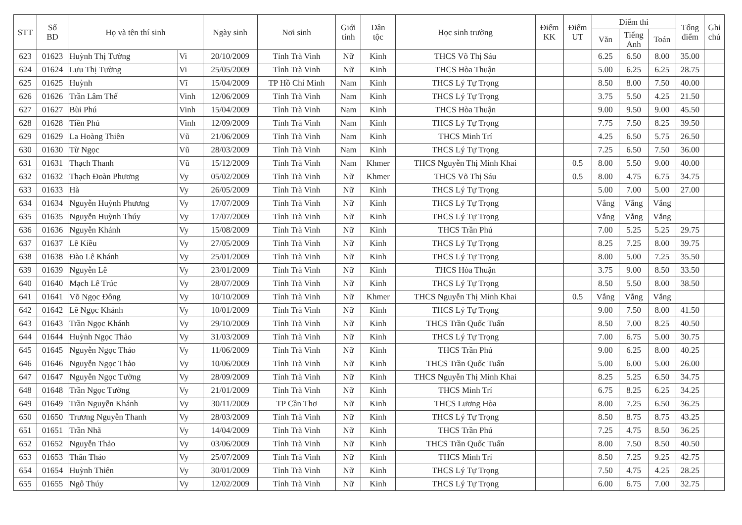| STT | Số BD | Họ và tên thí sinh | | Ngày sinh | Nơi sinh | Giới tính | Dân tộc | Học sinh trường | Điểm KK | Điểm UT | Điểm thi | | | Tổng điểm | Ghi chú |
| --- | --- | --- | --- | --- | --- | --- | --- | --- | --- | --- | --- | --- | --- | --- | --- |
| | | | | | | | | | | | Văn | Tiếng Anh | Toán | | |
| 623 | 01623 | Huỳnh Thị Tường | Vi | 20/10/2009 | Tỉnh Trà Vinh | Nữ | Kinh | THCS Võ Thị Sáu | | | 6.25 | 6.50 | 8.00 | 35.00 | |
| 624 | 01624 | Lưu Thị Tường | Vi | 25/05/2009 | Tỉnh Trà Vinh | Nữ | Kinh | THCS Hòa Thuận | | | 5.00 | 6.25 | 6.25 | 28.75 | |
| 625 | 01625 | Huỳnh | Vĩ | 15/04/2009 | TP Hồ Chí Minh | Nam | Kinh | THCS Lý Tự Trọng | | | 8.50 | 8.00 | 7.50 | 40.00 | |
| 626 | 01626 | Trần Lâm Thế | Vinh | 12/06/2009 | Tỉnh Trà Vinh | Nam | Kinh | THCS Lý Tự Trọng | | | 3.75 | 5.50 | 4.25 | 21.50 | |
| 627 | 01627 | Bùi Phú | Vinh | 15/04/2009 | Tỉnh Trà Vinh | Nam | Kinh | THCS Hòa Thuận | | | 9.00 | 9.50 | 9.00 | 45.50 | |
| 628 | 01628 | Tiền Phú | Vinh | 12/09/2009 | Tỉnh Trà Vinh | Nam | Kinh | THCS Lý Tự Trọng | | | 7.75 | 7.50 | 8.25 | 39.50 | |
| 629 | 01629 | La Hoàng Thiên | Vũ | 21/06/2009 | Tỉnh Trà Vinh | Nam | Kinh | THCS Minh Trí | | | 4.25 | 6.50 | 5.75 | 26.50 | |
| 630 | 01630 | Từ Ngọc | Vũ | 28/03/2009 | Tỉnh Trà Vinh | Nam | Kinh | THCS Lý Tự Trọng | | | 7.25 | 6.50 | 7.50 | 36.00 | |
| 631 | 01631 | Thạch Thanh | Vũ | 15/12/2009 | Tỉnh Trà Vinh | Nam | Khmer | THCS Nguyễn Thị Minh Khai | | 0.5 | 8.00 | 5.50 | 9.00 | 40.00 | |
| 632 | 01632 | Thạch Đoàn Phương | Vy | 05/02/2009 | Tỉnh Trà Vinh | Nữ | Khmer | THCS Võ Thị Sáu | | 0.5 | 8.00 | 4.75 | 6.75 | 34.75 | |
| 633 | 01633 | Hà | Vy | 26/05/2009 | Tỉnh Trà Vinh | Nữ | Kinh | THCS Lý Tự Trọng | | | 5.00 | 7.00 | 5.00 | 27.00 | |
| 634 | 01634 | Nguyễn Huỳnh Phương | Vy | 17/07/2009 | Tỉnh Trà Vinh | Nữ | Kinh | THCS Lý Tự Trọng | | | Vắng | Vắng | Vắng | | |
| 635 | 01635 | Nguyễn Huỳnh Thúy | Vy | 17/07/2009 | Tỉnh Trà Vinh | Nữ | Kinh | THCS Lý Tự Trọng | | | Vắng | Vắng | Vắng | | |
| 636 | 01636 | Nguyễn Khánh | Vy | 15/08/2009 | Tỉnh Trà Vinh | Nữ | Kinh | THCS Trần Phú | | | 7.00 | 5.25 | 5.25 | 29.75 | |
| 637 | 01637 | Lê Kiều | Vy | 27/05/2009 | Tỉnh Trà Vinh | Nữ | Kinh | THCS Lý Tự Trọng | | | 8.25 | 7.25 | 8.00 | 39.75 | |
| 638 | 01638 | Đào Lê Khánh | Vy | 25/01/2009 | Tỉnh Trà Vinh | Nữ | Kinh | THCS Lý Tự Trọng | | | 8.00 | 5.00 | 7.25 | 35.50 | |
| 639 | 01639 | Nguyễn Lê | Vy | 23/01/2009 | Tỉnh Trà Vinh | Nữ | Kinh | THCS Hòa Thuận | | | 3.75 | 9.00 | 8.50 | 33.50 | |
| 640 | 01640 | Mạch Lê Trúc | Vy | 28/07/2009 | Tỉnh Trà Vinh | Nữ | Kinh | THCS Lý Tự Trọng | | | 8.50 | 5.50 | 8.00 | 38.50 | |
| 641 | 01641 | Võ Ngọc Đông | Vy | 10/10/2009 | Tỉnh Trà Vinh | Nữ | Khmer | THCS Nguyễn Thị Minh Khai | | 0.5 | Vắng | Vắng | Vắng | | |
| 642 | 01642 | Lê Ngọc Khánh | Vy | 10/01/2009 | Tỉnh Trà Vinh | Nữ | Kinh | THCS Lý Tự Trọng | | | 9.00 | 7.50 | 8.00 | 41.50 | |
| 643 | 01643 | Trần Ngọc Khánh | Vy | 29/10/2009 | Tỉnh Trà Vinh | Nữ | Kinh | THCS Trần Quốc Tuấn | | | 8.50 | 7.00 | 8.25 | 40.50 | |
| 644 | 01644 | Huỳnh Ngọc Thảo | Vy | 31/03/2009 | Tỉnh Trà Vinh | Nữ | Kinh | THCS Lý Tự Trọng | | | 7.00 | 6.75 | 5.00 | 30.75 | |
| 645 | 01645 | Nguyễn Ngọc Thảo | Vy | 11/06/2009 | Tỉnh Trà Vinh | Nữ | Kinh | THCS Trần Phú | | | 9.00 | 6.25 | 8.00 | 40.25 | |
| 646 | 01646 | Nguyễn Ngọc Thảo | Vy | 10/06/2009 | Tỉnh Trà Vinh | Nữ | Kinh | THCS Trần Quốc Tuấn | | | 5.00 | 6.00 | 5.00 | 26.00 | |
| 647 | 01647 | Nguyễn Ngọc Tường | Vy | 28/09/2009 | Tỉnh Trà Vinh | Nữ | Kinh | THCS Nguyễn Thị Minh Khai | | | 8.25 | 5.25 | 6.50 | 34.75 | |
| 648 | 01648 | Trần Ngọc Tường | Vy | 21/01/2009 | Tỉnh Trà Vinh | Nữ | Kinh | THCS Minh Trí | | | 6.75 | 8.25 | 6.25 | 34.25 | |
| 649 | 01649 | Trần Nguyễn Khánh | Vy | 30/11/2009 | TP Cần Thơ | Nữ | Kinh | THCS Lương Hòa | | | 8.00 | 7.25 | 6.50 | 36.25 | |
| 650 | 01650 | Trương Nguyễn Thanh | Vy | 28/03/2009 | Tỉnh Trà Vinh | Nữ | Kinh | THCS Lý Tự Trọng | | | 8.50 | 8.75 | 8.75 | 43.25 | |
| 651 | 01651 | Trần Nhã | Vy | 14/04/2009 | Tỉnh Trà Vinh | Nữ | Kinh | THCS Trần Phú | | | 7.25 | 4.75 | 8.50 | 36.25 | |
| 652 | 01652 | Nguyễn Thảo | Vy | 03/06/2009 | Tỉnh Trà Vinh | Nữ | Kinh | THCS Trần Quốc Tuấn | | | 8.00 | 7.50 | 8.50 | 40.50 | |
| 653 | 01653 | Thân Thảo | Vy | 25/07/2009 | Tỉnh Trà Vinh | Nữ | Kinh | THCS Minh Trí | | | 8.50 | 7.25 | 9.25 | 42.75 | |
| 654 | 01654 | Huỳnh Thiên | Vy | 30/01/2009 | Tỉnh Trà Vinh | Nữ | Kinh | THCS Lý Tự Trọng | | | 7.50 | 4.75 | 4.25 | 28.25 | |
| 655 | 01655 | Ngô Thúy | Vy | 12/02/2009 | Tỉnh Trà Vinh | Nữ | Kinh | THCS Lý Tự Trọng | | | 6.00 | 6.75 | 7.00 | 32.75 | |